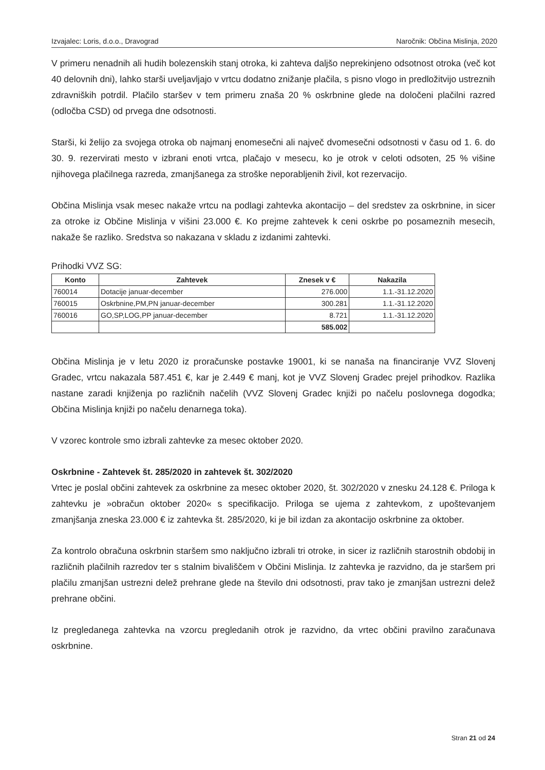Izvajalec: Loris, d.o.o., Dravograd Naročnik: Občina Mislinja, 2020
V primeru nenadnih ali hudih bolezenskih stanj otroka, ki zahteva daljšo neprekinjeno odsotnost otroka (več kot 40 delovnih dni), lahko starši uveljavljajo v vrtcu dodatno znižanje plačila, s pisno vlogo in predložitvijo ustreznih zdravniških potrdil. Plačilo staršev v tem primeru znaša 20 % oskrbnine glede na določeni plačilni razred (odločba CSD) od prvega dne odsotnosti.
Starši, ki želijo za svojega otroka ob najmanj enomesečni ali največ dvomesečni odsotnosti v času od 1. 6. do 30. 9. rezervirati mesto v izbrani enoti vrtca, plačajo v mesecu, ko je otrok v celoti odsoten, 25 % višine njihovega plačilnega razreda, zmanjšanega za stroške neporabljenih živil, kot rezervacijo.
Občina Mislinja vsak mesec nakaže vrtcu na podlagi zahtevka akontacijo – del sredstev za oskrbnine, in sicer za otroke iz Občine Mislinja v višini 23.000 €. Ko prejme zahtevek k ceni oskrbe po posameznih mesecih, nakaže še razliko. Sredstva so nakazana v skladu z izdanimi zahtevki.
Prihodki VVZ SG:
| Konto | Zahtevek | Znesek v € | Nakazila |
| --- | --- | --- | --- |
| 760014 | Dotacije januar-december | 276.000 | 1.1.-31.12.2020 |
| 760015 | Oskrbnine,PM,PN januar-december | 300.281 | 1.1.-31.12.2020 |
| 760016 | GO,SP,LOG,PP januar-december | 8.721 | 1.1.-31.12.2020 |
| | | 585.002 | |
Občina Mislinja je v letu 2020 iz proračunske postavke 19001, ki se nanaša na financiranje VVZ Slovenj Gradec, vrtcu nakazala 587.451 €, kar je 2.449 € manj, kot je VVZ Slovenj Gradec prejel prihodkov. Razlika nastane zaradi knjiženja po različnih načelih (VVZ Slovenj Gradec knjiži po načelu poslovnega dogodka; Občina Mislinja knjiži po načelu denarnega toka).
V vzorec kontrole smo izbrali zahtevke za mesec oktober 2020.
Oskrbnine - Zahtevek št. 285/2020 in zahtevek št. 302/2020
Vrtec je poslal občini zahtevek za oskrbnine za mesec oktober 2020, št. 302/2020 v znesku 24.128 €. Priloga k zahtevku je »obračun oktober 2020« s specifikacijo. Priloga se ujema z zahtevkom, z upoštevanjem zmanjšanja zneska 23.000 € iz zahtevka št. 285/2020, ki je bil izdan za akontacijo oskrbnine za oktober.
Za kontrolo obračuna oskrbnin staršem smo naključno izbrali tri otroke, in sicer iz različnih starostnih obdobij in različnih plačilnih razredov ter s stalnim bivališčem v Občini Mislinja. Iz zahtevka je razvidno, da je staršem pri plačilu zmanjšan ustrezni delež prehrane glede na število dni odsotnosti, prav tako je zmanjšan ustrezni delež prehrane občini.
Iz pregledanega zahtevka na vzorcu pregledanih otrok je razvidno, da vrtec občini pravilno zaračunava oskrbnine.
Stran 21 od 24